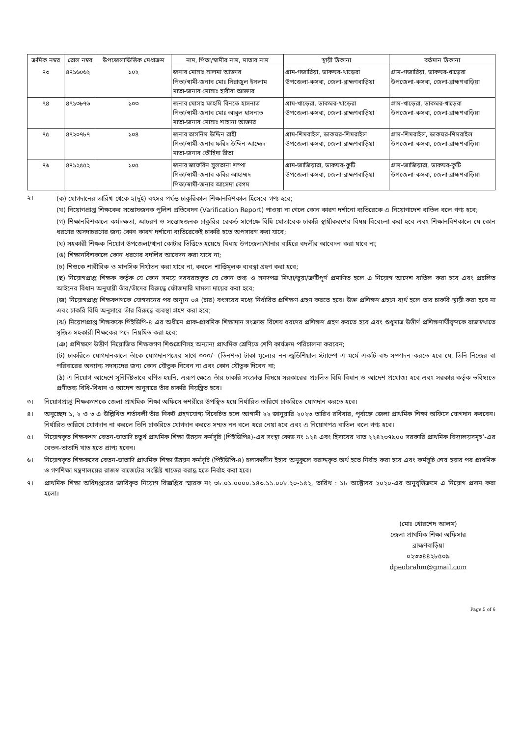| ক্রমিক নম্বর | রোল নম্বর | উপজেলাভিত্তিক মেধাক্রম | নাম, পিতা/স্বামীর নাম, মাতার নাম | স্থায়ী ঠিকানা | বর্তমান ঠিকানা |
| --- | --- | --- | --- | --- | --- |
| ৭৩ | ৪৭১৬০৬২ | ১০২ | জনাব মোসাঃ সালমা আক্তার পিতা/স্বামী-জনাব মোঃ সিরাজুল ইসলাম মাতা-জনাব মোসাঃ হাবীবা আক্তার | গ্রাম-গজারিয়া, ডাকঘর-খাড়েরা উপজেলা-কসবা, জেলা-ব্রাহ্মণবাড়িয়া | গ্রাম-গজারিয়া, ডাকঘর-খাড়েরা উপজেলা-কসবা, জেলা-ব্রাহ্মণবাড়িয়া |
| ৭৪ | ৪৭১৩৮৭৬ | ১০৩ | জনাব মোসাঃ ফাহমি বিনতে হাসনাত পিতা/স্বামী-জনাব মোঃ আবুল হাসনাত মাতা-জনাব মোসাঃ শাহানা আক্তার | গ্রাম-খাড়েরা, ডাকঘর-খাড়েরা উপজেলা-কসবা, জেলা-ব্রাহ্মণবাড়িয়া | গ্রাম-খাড়েরা, ডাকঘর-খাড়েরা উপজেলা-কসবা, জেলা-ব্রাহ্মণবাড়িয়া |
| ৭৫ | ৪৭২০৭৮৭ | ১০৪ | জনাব তাসনিম উদ্দিন রাহী পিতা/স্বামী-জনাব ফরিদ উদ্দিন আহ্মেদ মাতা-জনাব তৌহিদা রীতা | গ্রাম-শিমরাইল, ডাকঘর-শিমরাইল উপজেলা-কসবা, জেলা-ব্রাহ্মণবাড়িয়া | গ্রাম-শিমরাইল, ডাকঘর-শিমরাইল উপজেলা-কসবা, জেলা-ব্রাহ্মণবাড়িয়া |
| ৭৬ | ৪৭১২৫৫২ | ১০৫ | জনাব জাফরিন সুলতানা শম্পা পিতা/স্বামী-জনাব কবির আহাম্মদ পিতা/স্বামী-জনাব আসেদা বেগম | গ্রাম-জাজিয়ারা, ডাকঘর-কুটি উপজেলা-কসবা, জেলা-ব্রাহ্মণবাড়িয়া | গ্রাম-জাজিয়ারা, ডাকঘর-কুটি উপজেলা-কসবা, জেলা-ব্রাহ্মণবাড়িয়া |
২। (ক) যোগদানের তারিখ থেকে ২(দুই) বৎসর পর্যন্ত চাকুরিকাল শিক্ষানবিশকাল হিসেবে গণ্য হবে;
(খ) নিয়োগপ্রাপ্ত শিক্ষকের সন্তোষজনক পুলিশ প্রতিবেদন (Varification Report) পাওয়া না গেলে কোন কারণ দর্শানো ব্যতিরেকে এ নিয়োগাদেশ বাতিল বলে গণ্য হবে;
(গ) শিক্ষানবিশকালে কর্মদক্ষতা, আচরণ ও সন্তোষজনক চাকুরির রেকর্ড সাপেক্ষে বিধি মোতাবেক চাকরি স্থায়ীকরণের বিষয় বিবেচনা করা হবে এবং শিক্ষানবিশকালে যে কোন ধরণের অসদাচরণের জন্য কোন কারণ দর্শানো ব্যতিরেকেই চাকরি হতে অপসারণ করা যাবে;
(ঘ) সহকারী শিক্ষক নিয়োগ উপজেলা/থানা কোটার ভিত্তিতে হয়েছে বিধায় উপজেলা/থানার বাহিরে বদলীর আবেদন করা যাবে না;
(ঙ) শিক্ষানবিশকালে কোন ধরণের বদলির আবেদন করা যাবে না;
(চ) শিশুকে শারীরিক ও মানসিক নির্যাতন করা যাবে না, করলে শাস্তিমূলক ব্যবস্থা গ্রহণ করা হবে;
(ছ) নিয়োগপ্রাপ্ত শিক্ষক কর্তৃক যে কোন সময়ে সরবরাহকৃত যে কোন তথ্য ও সনদপত্র মিথ্যা/ভুয়া/ক্রটিপূর্ণ প্রমাণিত হলে এ নিয়োগ আদেশ বাতিল করা হবে এবং প্রচলিত আইনের বিধান অনুযায়ী তাঁর/তাঁদের বিরুদ্ধে ফৌজদারি মামলা দায়ের করা হবে;
(জ) নিয়োগপ্রাপ্ত শিক্ষকগণকে যোগদানের পর অন্যূন ০৪ (চার) বৎসরের মধ্যে নির্ধারিত প্রশিক্ষণ গ্রহণ করতে হবে। উক্ত প্রশিক্ষণ গ্রহণে ব্যর্থ হলে তার চাকরি স্থায়ী করা হবে না এবং চাকরি বিধি অনুসারে তাঁর বিরুদ্ধে ব্যবস্থা গ্রহণ করা হবে;
(ঝ) নিয়োগপ্রাপ্ত শিক্ষককে পিইডিপি-৪ এর অধীনে প্রাক-প্রাথমিক শিক্ষাদান সংক্রান্ত বিশেষ ধরণের প্রশিক্ষণ গ্রহণ করতে হবে এবং শুধুমাত্র উত্তীর্ণ প্রশিক্ষণার্থীবৃন্দকে রাজস্বখাতে সৃজিত সহকারী শিক্ষকের পদে নিয়মিত করা হবে;
(ঞ) প্রশিক্ষণে উত্তীর্ণ নিয়োজিত শিক্ষকগণ শিশুশ্রেণিসহ অন্যান্য প্রাথমিক শ্রেণিতে শেণি কার্যক্রম পরিচালনা করবেন;
(ট) চাকরিতে যোগদানকালে তাঁকে যোগদানপত্রের সাথে ৩০০/- (তিনশত) টাকা মূল্যের নন-জুডিশিয়াল স্ট্যাম্পে এ মর্মে একটি বন্ড সম্পাদন করতে হবে যে, তিনি নিজের বা পরিবারের অন্যান্য সদস্যদের জন্য কোন যৌতুক নিবেন না এবং কোন যৌতুক দিবেন না;
(ঠ) এ নিয়োগ আদেশে সুনির্দিষ্টভাবে বর্ণিত হয়নি, এরূপ ক্ষেত্রে তাঁর চাকরি সংক্রান্ত বিষয়ে সরকারের প্রচলিত বিধি-বিধান ও আদেশ প্রযোজ্য হবে এবং সরকার কর্তৃক ভবিষ্যতে প্রণীতব্য বিধি-বিধান ও আদেশ অনুসারে তাঁর চাকরি নিয়ন্ত্রিত হবে।
৩। নিয়োগপ্রাপ্ত শিক্ষকগণকে জেলা প্রাথমিক শিক্ষা অফিসে স্বশরীরে উপস্থিত হয়ে নির্ধারিত তারিখে চাকরিতে যোগদান করতে হবে।
৪। অনুচ্ছেদ ১, ২ ও ৩ এ উল্লিখিত শর্তাবলী তাঁর নিকট গ্রহণযোগ্য বিবেচিত হলে আগামী ২২ জানুয়ারি ২০২৩ তারিখ রবিবার, পূর্বাহ্নে জেলা প্রাথমিক শিক্ষা অফিসে যোগদান করবেন। নির্ধারিত তারিখে যোগদান না করলে তিনি চাকরিতে যোগদান করতে সম্মত নন বলে ধরে নেয়া হবে এবং এ নিয়োগপত্র বাতিল বলে গণ্য হবে।
৫। নিয়োগকৃত শিক্ষকগণ বেতন-ভাতাদি চতুর্থ প্রাথমিক শিক্ষা উন্নয়ন কর্মসূচি (পিইডিপি৪)-এর সংস্থা কোড নং ১২৪ এবং হিসাবের খাত ২২৪২৩৭৯০০ সরকারি প্রাথমিক বিদ্যালয়সমূহ’-এর বেতন-ভাতাদি খাত হতে প্রাপ্য হবেন।
৬। নিয়োগকৃত শিক্ষকদের বেতন-ভাতাদি প্রাথমিক শিক্ষা উন্নয়ন কর্মসূচি (পিইডিপি-৪) চলাকালীন ইহার অনুকূলে বরাদ্দকৃত অর্থ হতে নির্বাহ করা হবে এবং কর্মসূচি শেষ হবার পর প্রাথমিক ও গণশিক্ষা মন্ত্রণালয়ের রাজস্ব বাজেটের সংশ্লিষ্ট খাতের বরাদ্ধ হতে নির্বাহ করা হবে।
৭। প্রাথমিক শিক্ষা অধিদপ্তরের জারিকৃত নিয়োগ বিজ্ঞপ্তির স্মারক নং ৩৮.০১.০০০০.১৪৩.১১.০০৮.২০-১৫২, তারিখ : ১৮ অক্টোবর ২০২০-এর অনুবৃত্তিক্রমে এ নিয়োগ প্রদান করা হলো।
(মোঃ খোরশেদ আলম)
জেলা প্রাথমিক শিক্ষা অফিসার
ব্রাহ্মণবাড়িয়া
০২৩৩৪৪২৮৫০৯
dpeobrahm@gmail.com
Page 5 of 6